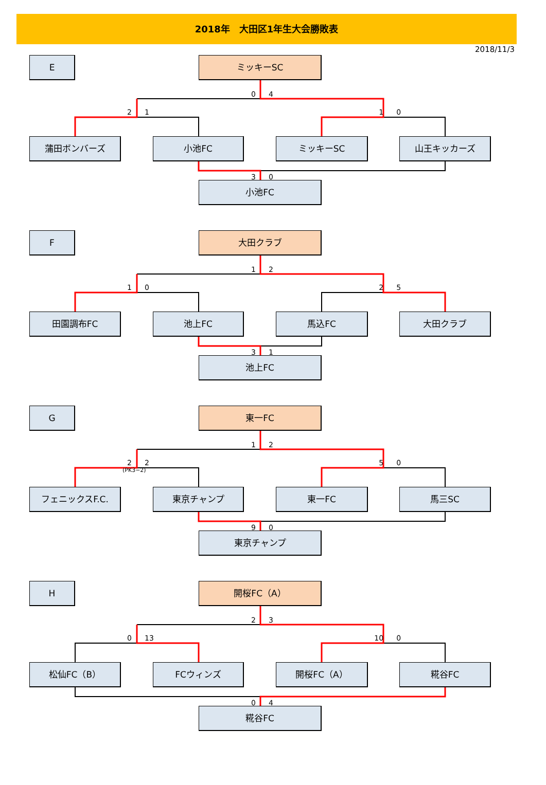2018年　大田区1年生大会勝敗表
2018/11/3
E ミッキーSC
0 4
2 1 1 0
蒲田ボンバーズ 小池FC ミッキーSC 山王キッカーズ
3 0
小池FC
F 大田クラブ
1 2
1 0 2 5
田園調布FC 池上FC 馬込FC 大田クラブ
3 1
池上FC
G 東一FC
1 2
2 2 5 0
(PK3−2)
フェニックスF.C. 東京チャンプ 東一FC 馬三SC
9 0
東京チャンプ
H 開桜FC（A）
2 3
0 13 10 0
松仙FC（B） FCウィンズ 開桜FC（A） 糀谷FC
0 4
糀谷FC